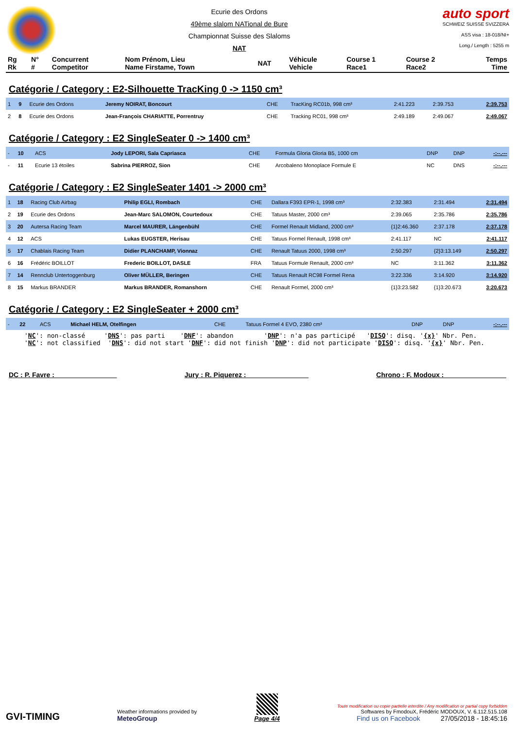Ecurie des Ordons
49ème slalom NATional de Bure
Championnat Suisse des Slaloms
NAT
auto sport
SCHWEIZ SUISSE SVIZZERA
ASS visa : 18-018/NI+
Long./ Length : 5255 m
| Rg Rk | N° # | Concurrent Competitor | Nom Prénom, Lieu Name Firstame, Town | NAT | Véhicule Vehicle | Course 1 Race1 | Course 2 Race2 | Temps Time |
| --- | --- | --- | --- | --- | --- | --- | --- | --- |
Catégorie / Category : E2-Silhouette TracKing 0 -> 1150 cm³
| 1 | 9 | Ecurie des Ordons | Jeremy NOIRAT, Boncourt | CHE | TracKing RC01b, 998 cm³ | 2:41.223 | 2:39.753 | 2:39.753 |
| 2 | 8 | Ecurie des Ordons | Jean-François CHARIATTE, Porrentruy | CHE | Tracking RC01, 998 cm³ | 2:49.189 | 2:49.067 | 2:49.067 |
Catégorie / Category : E2 SingleSeater 0 -> 1400 cm³
| - | 10 | ACS | Jody LEPORI, Sala Capriasca | CHE | Formula Gloria Gloria B5, 1000 cm | DNP | DNP | -:--.--- |
| - | 11 | Ecurie 13 étoiles | Sabrina PIERROZ, Sion | CHE | Arcobaleno Monoplace Formule E | NC | DNS | -:--.--- |
Catégorie / Category : E2 SingleSeater 1401 -> 2000 cm³
| 1 | 18 | Racing Club Airbag | Philip EGLI, Rombach | CHE | Dallara F393 EPR-1, 1998 cm³ | 2:32.383 | 2:31.494 | 2:31.494 |
| 2 | 19 | Ecurie des Ordons | Jean-Marc SALOMON, Courtedoux | CHE | Tatuus Master, 2000 cm³ | 2:39.065 | 2:35.786 | 2:35.786 |
| 3 | 20 | Autersa Racing Team | Marcel MAURER, Längenbühl | CHE | Formel Renault Midland, 2000 cm³ | {1}2:46.360 | 2:37.178 | 2:37.178 |
| 4 | 12 | ACS | Lukas EUGSTER, Herisau | CHE | Tatuus Formel Renault, 1998 cm³ | 2:41.117 | NC | 2:41.117 |
| 5 | 17 | Chablais Racing Team | Didier PLANCHAMP, Vionnaz | CHE | Renault Tatuus 2000, 1998 cm³ | 2:50.297 | {2}3:13.149 | 2:50.297 |
| 6 | 16 | Frédéric BOILLOT | Frederic BOILLOT, DASLE | FRA | Tatuus Formule Renault, 2000 cm³ | NC | 3:11.362 | 3:11.362 |
| 7 | 14 | Rennclub Untertoggenburg | Oliver MÜLLER, Beringen | CHE | Tatuus Renault RC98 Formel Rena | 3:22.336 | 3:14.920 | 3:14.920 |
| 8 | 15 | Markus BRANDER | Markus BRANDER, Romanshorn | CHE | Renault Formel, 2000 cm³ | {1}3:23.582 | {1}3:20.673 | 3:20.673 |
Catégorie / Category : E2 SingleSeater + 2000 cm³
| - | 22 | ACS | Michael HELM, Otelfingen | CHE | Tatuus Formel 4 EVO, 2380 cm³ | DNP | DNP | -:--.--- |
'NC': non-classé 'DNS': pas parti 'DNF': abandon 'DNP': n'a pas participé 'DISQ': disq. '{x}' Nbr. Pen. 'NC': not classified 'DNS': did not start 'DNF': did not finish 'DNP': did not participate 'DISQ': disq. '{x}' Nbr. Pen.
DC : P. Favre : ________________ Jury : R. Piquerez : ________________ Chrono : F. Modoux : ________________
GVI-TIMING
Weather informations provided by
MeteoGroup
Page 4/4
Toute modification ou copie partielle interdite / Any modification or partial copy forbidden
Softwares by FmodouX, Frédéric MODOUX, V. 6.112.515.108
Find us on Facebook 27/05/2018 - 18:45:16